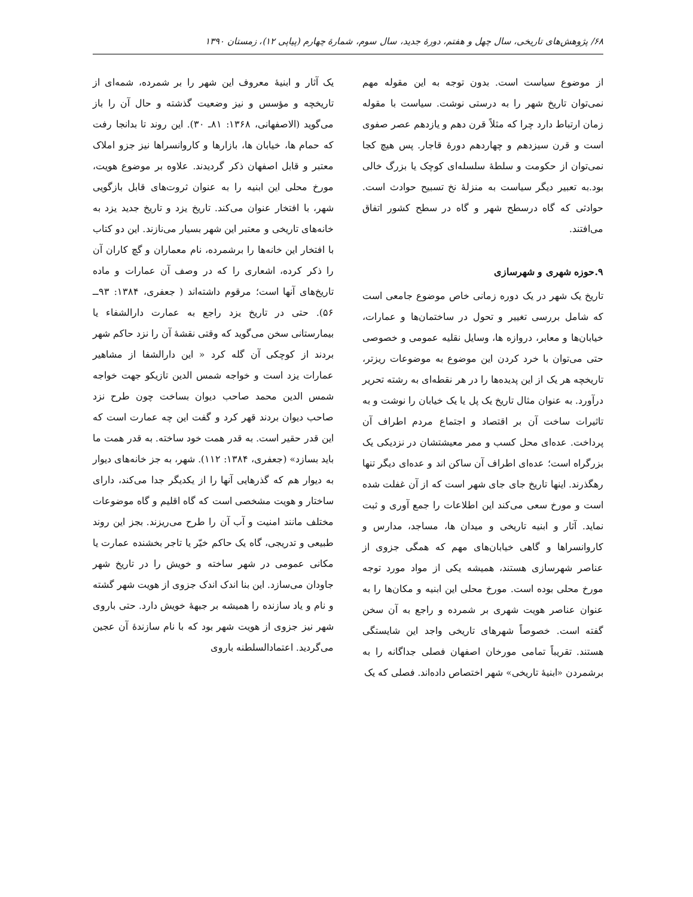۶۸/ پژوهش‌های تاریخی، سال چهل و هفتم، دورهٔ جدید، سال سوم، شمارهٔ چهارم (پیاپی ۱۲)، زمستان ۱۳۹۰
از موضوع سیاست است. بدون توجه به این مقوله مهم نمی‌توان تاریخ شهر را به درستی نوشت. سیاست با مقوله زمان ارتباط دارد چرا که مثلاً قرن دهم و یازدهم عصر صفوی است و قرن سیزدهم و چهاردهم دورهٔ قاجار. پس هیچ کجا نمی‌توان از حکومت و سلطهٔ سلسله‌ای کوچک یا بزرگ خالی بود.به تعبیر دیگر سیاست به منزلهٔ نخ تسبیح حوادث است. حوادثی که گاه درسطح شهر و گاه در سطح کشور اتفاق می‌افتند.
۹.حوزه شهری و شهرسازی
تاریخ یک شهر در یک دوره زمانی خاص موضوع جامعی است که شامل بررسی تغییر و تحول در ساختمان‌ها و عمارات، خیابان‌ها و معابر، دروازه ها، وسایل نقلیه عمومی و خصوصی حتی می‌توان با خرد کردن این موضوع به موضوعات ریزتر، تاریخچه هر یک از این پدیده‌ها را در هر نقطه‌ای به رشته تحریر درآورد. به عنوان مثال تاریخ یک پل یا یک خیابان را نوشت و به تاثیرات ساخت آن بر اقتصاد و اجتماع مردم اطراف آن پرداخت. عده‌ای محل کسب و ممر معیشتشان در نزدیکی یک بزرگراه است؛ عده‌ای اطراف آن ساکن اند و عده‌ای دیگر تنها رهگذرند. اینها تاریخ جای جای شهر است که از آن غفلت شده است و مورخ سعی می‌کند این اطلاعات را جمع آوری و ثبت نماید. آثار و ابنیه تاریخی و میدان ها، مساجد، مدارس و کاروانسراها و گاهی خیابان‌های مهم که همگی جزوی از عناصر شهرسازی هستند، همیشه یکی از مواد مورد توجه مورخ محلی بوده است. مورخ محلی این ابنیه و مکان‌ها را به عنوان عناصر هویت شهری بر شمرده و راجع به آن سخن گفته است. خصوصاً شهرهای تاریخی واجد این شایستگی هستند. تقریباً تمامی مورخان اصفهان فصلی جداگانه را به برشمردن «ابنیهٔ تاریخی» شهر اختصاص داده‌اند. فصلی که یک
یک آثار و ابنیهٔ معروف این شهر را بر شمرده، شمه‌ای از تاریخچه و مؤسس و نیز وضعیت گذشته و حال آن را باز می‌گوید (الاصفهانی، ۱۳۶۸: ۸۱ـ ۳۰). این روند تا بدانجا رفت که حمام ها، خیابان ها، بازارها و کاروانسراها نیز جزو املاک معتبر و قابل اصفهان ذکر گردیدند. علاوه بر موضوع هویت، مورخ محلی این ابنیه را به عنوان ثروت‌های قابل بازگویی شهر، با افتخار عنوان می‌کند. تاریخ یزد و تاریخ جدید یزد به خانه‌های تاریخی و معتبر این شهر بسیار می‌نازند. این دو کتاب با افتخار این خانه‌ها را برشمرده، نام معماران و گچ کاران آن را ذکر کرده، اشعاری را که در وصف آن عمارات و ماده تاریخ‌های آنها است؛ مرقوم داشته‌اند ( جعفری، ۱۳۸۴: ۹۳ــ ۵۶). حتی در تاریخ یزد راجع به عمارت دارالشفاء یا بیمارستانی سخن می‌گوید که وقتی نقشهٔ آن را نزد حاکم شهر بردند از کوچکی آن گله کرد « این دارالشفا از مشاهیر عمارات یزد است و خواجه شمس الدین تازیکو جهت خواجه شمس الدین محمد صاحب دیوان بساخت چون طرح نزد صاحب دیوان بردند قهر کرد و گفت این چه عمارت است که این قدر حقیر است. به قدر همت خود ساخته. به قدر همت ما باید بسازد» (جعفری، ۱۳۸۴: ۱۱۲). شهر، به جز خانه‌های دیوار به دیوار هم که گذرهایی آنها را از یکدیگر جدا می‌کند، دارای ساختار و هویت مشخصی است که گاه اقلیم و گاه موضوعات مختلف مانند امنیت و آب آن را طرح می‌ریزند. بجز این روند طبیعی و تدریجی، گاه یک حاکم خیّر یا تاجر بخشنده عمارت یا مکانی عمومی در شهر ساخته و خویش را در تاریخ شهر جاودان می‌سازد. این بنا اندک اندک جزوی از هویت شهر گشته و نام و یاد سازنده را همیشه بر جبههٔ خویش دارد. حتی باروی شهر نیز جزوی از هویت شهر بود که با نام سازندهٔ آن عجین می‌گردید. اعتمادالسلطنه باروی